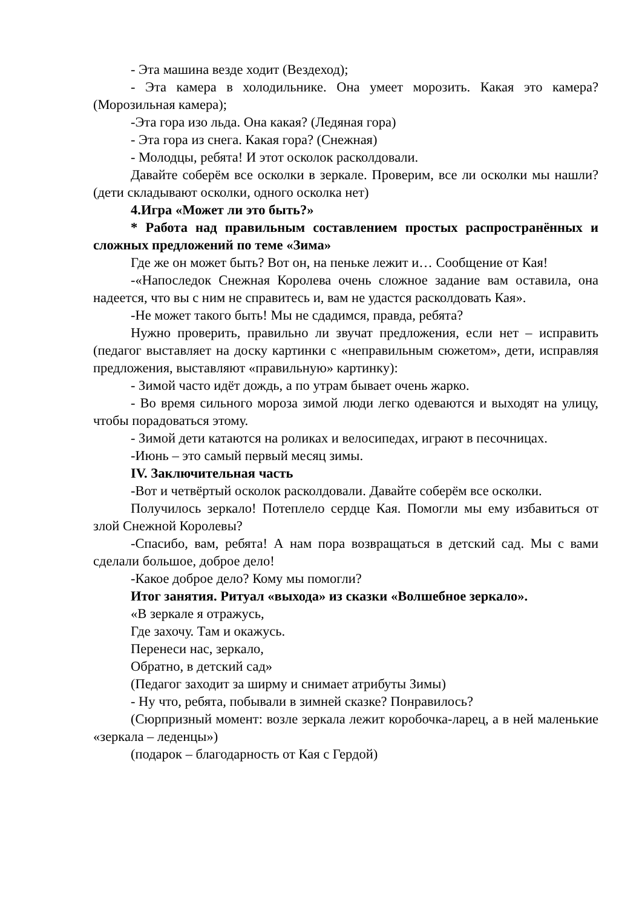- Эта машина везде ходит (Вездеход);
- Эта камера в холодильнике. Она умеет морозить. Какая это камера? (Морозильная камера);
-Эта гора изо льда. Она какая? (Ледяная гора)
- Эта гора из снега. Какая гора? (Снежная)
- Молодцы, ребята! И этот осколок расколдовали.
Давайте соберём все осколки в зеркале. Проверим, все ли осколки мы нашли? (дети складывают осколки, одного осколка нет)
4.Игра «Может ли это быть?»
* Работа над правильным составлением простых распространённых и сложных предложений по теме «Зима»
Где же он может быть? Вот он, на пеньке лежит и… Сообщение от Кая!
-«Напоследок Снежная Королева очень сложное задание вам оставила, она надеется, что вы с ним не справитесь и, вам не удастся расколдовать Кая».
-Не может такого быть! Мы не сдадимся, правда, ребята?
Нужно проверить, правильно ли звучат предложения, если нет – исправить (педагог выставляет на доску картинки с «неправильным сюжетом», дети, исправляя предложения, выставляют «правильную» картинку):
- Зимой часто идёт дождь, а по утрам бывает очень жарко.
- Во время сильного мороза зимой люди легко одеваются и выходят на улицу, чтобы порадоваться этому.
- Зимой дети катаются на роликах и велосипедах, играют в песочницах.
-Июнь – это самый первый месяц зимы.
IV. Заключительная часть
-Вот и четвёртый осколок расколдовали. Давайте соберём все осколки.
Получилось зеркало! Потеплело сердце Кая. Помогли мы ему избавиться от злой Снежной Королевы?
-Спасибо, вам, ребята! А нам пора возвращаться в детский сад. Мы с вами сделали большое, доброе дело!
-Какое доброе дело? Кому мы помогли?
Итог занятия. Ритуал «выхода» из сказки «Волшебное зеркало».
«В зеркале я отражусь,
Где захочу. Там и окажусь.
Перенеси нас, зеркало,
Обратно, в детский сад»
(Педагог заходит за ширму и снимает атрибуты Зимы)
- Ну что, ребята, побывали в зимней сказке? Понравилось?
(Сюрпризный момент: возле зеркала лежит коробочка-ларец, а в ней маленькие «зеркала – леденцы»)
(подарок – благодарность от Кая с Гердой)